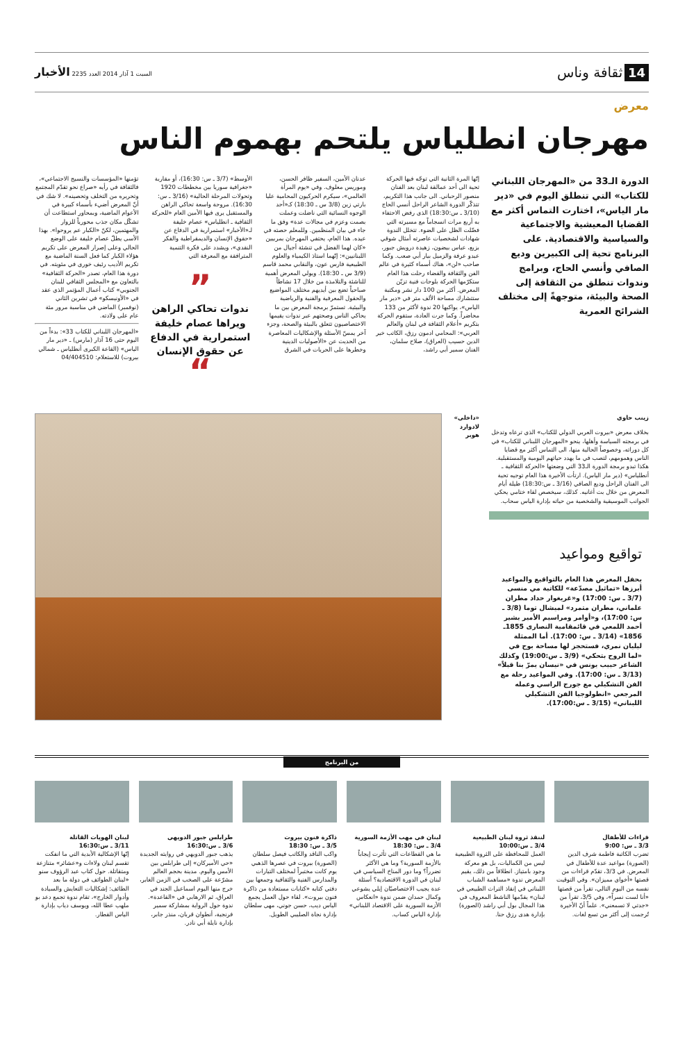14 ثقافة وناس
السبت 1 آذار 2014 العدد 2235 الأخبار
معرض
مهرجان انطلياس يلتحم بهموم الناس
الدورة الـ33 من «المهرجان اللبناني للكتاب» التي تنطلق اليوم في «دير مار الياس»، اختارت التماس أكثر مع القضايا المعيشية والاجتماعية والسياسية والاقتصادية. على البرنامج تحية إلى الكبيرين وديع الصافي وأنسي الحاج، وبرامج وندوات تنطلق من الثقافة إلى الصحة والبيئة، متوجهةً إلى مختلف الشرائح العمرية
إنّها المرة الثانية التي توجّه فيها الحركة تحية الى أحد عمالقة لبنان بعد الفنان منصور الرحباني. الى جانب هذا التكريم، تتذكّر الدورة الشاعر الراحل أنسي الحاج (3/10 ـ س:18:30) الذي رفض الاحتفاء به أربع مرات انسجاماً مع مسيرته التي فضّلت الظل على الضوء. تتخلل الندوة شهادات لشخصيات عاصرته أمثال شوقي بزيع، عباس بيضون، زهيدة درويش جبور، عبدو عرفة والزميل بيار أبي صعب. وكما صاحب «لن»، هناك أسماء كثيرة في عالم الفن والثقافة والقضاء رحلت هذا العام ستكرّمها الحركة بلوحات فنية تزيّن المعرض. أكثر من 100 دار نشر ومكتبة ستتشارك مساحة الألف متر في «دير مار الياس»، يواكبها 20 ندوة لأكثر من 133 محاضراً. وكما جرت العادة، ستقوم الحركة بتكريم «أعلام الثقافة في لبنان والعالم العربي»: المحامي ادمون رزق، الكاتب خير الدين حسيب (العراق)، صلاح سلمان، الفنان سمير أبي راشد،
عدنان الأمين، السفير ظافر الحسن، وموريس معلوف. وفي «يوم المرأة العالمي»، سيكرم الحركيون المحامية عليا بارتي زين (3/8 س ـ 18:30) كـ«أحد الوجوه النسائية التي ناضلت وعملت بصمت وعزم في مجالات عدة» وفق ما جاء في بيان المنظمين. وللمعلم حصته في عيده. هذا العام، يحتفي المهرجان بمربيين «كان لهما الفضل في تنشئة أجيال من اللبنانيين»: إنّهما استاذ الكيمياء والعلوم الطبيعية فارس عون، والنقابي محمد قاسم (3/9 س ـ 18:30). ويولي المعرض أهمية للناشئة والتلامذة من خلال 17 نشاطاً صباحياً تضع بين أيديهم مختلف المواضيع والحقول المعرفية والفنية والرياضية والبيئية. تستمرّ برمجة المعرض بين ما يحاكي الناس وصحتهم عبر ندوات يقيمها الاختصاصيون تتعلق بالبيئة والصحة، وجزء آخر يمسّ الأسئلة والإشكاليات المعاصرة من الحديث عن «الأصوليات الدينية وخطرها على الحريات في الشرق
الأوسط» (3/7 ـ س: 16:30)، أو مقاربة «جغرافية سوريا بين مخططات 1920 وتحولات المرحلة الحالية» (3/16 ـ س: 16:30). مروحة واسعة تحاكي الراهن والمستقبل يرى فيها الأمين العام «للحركة الثقافية ـ انطلياس» عصام خليفة لـ«الأخبار» استمرارية في الدفاع عن «حقوق الإنسان والديمقراطية والفكر النقدي»، ويشدد على فكرة التنمية المترافقة مع المعرفة التي
”
ندوات تحاكي الراهن ويراها عصام خليفة استمرارية في الدفاع عن حقوق الإنسان
“
تؤمنها «المؤسسات والنسيج الاجتماعي»، فالثقافة في رأيه «صراع نحو تقدّم المجتمع وتحريره من التخلف وتحصينه». لا شك في أنّ المعرض أضيء بأسماء كبيرة في الأعوام الماضية، وبمحاور استطاعت أن تشكّل مكان جذب محورياً للزوار والمهتمين، لكنّ «الكبار عم يروحوا». بهذا الأسى يطلّ عصام خليفة على الوضع الحالي وعلى إصرار المعرض على تكريم هؤلاء الكبار كما فعل السنة الماضية مع تكريم الأديب رئيف خوري في مئويته. في دورة هذا العام، تصدر «الحركة الثقافية» بالتعاون مع «المجلس الثقافي للبنان الجنوبي» كتاب أعمال المؤتمر الذي عقد في «الأونيسكو» في تشرين الثاني (نوفمبر) الماضي في مناسبة مرور مئة عام على ولادته.
«المهرجان اللبناني للكتاب 33»: بدءاً من اليوم حتى 16 آذار (مارس) ـ «دير مار الياس» (القاعة الكبرى أنطلياس ـ شمالي بيروت) للاستعلام: 04/404510
زينب حاوي
بخلاف معرض «بيروت العربي الدولي للكتاب» الذي ترعاه وتدخل في برمجته السياسة وأهلها، ينحو «المهرجان اللبناني للكتاب» في كل دوراته، وخصوصاً الحالية منها، الى التماس أكثر مع قضايا الناس وهمومهم، لتصب في ما يهدد حياتهم اليومية والمستقبلية. هكذا تبدو برمجة الدورة الـ33 التي وضعتها «الحركة الثقافية ـ أنطلياس» (دير مار الياس). ارتأت الأخيرة هذا العام توجيه تحية الى الفنان الراحل وديع الصافي (3/16 ـ س:18:30) طيلة أيام المعرض من خلال بث أغانيه. كذلك، سيخصص لقاء ختامي يحكي الجوانب الموسيقية والشخصية من حياته بإدارة الياس سحاب.
تواقيع ومواعيد
يحفل المعرض هذا العام بالتواقيع والمواعيد أبرزها «تماثيل مصدّعة» للكاتبة مي منسى (3/7 ـ س: 17:00) و«غريغوار حداد مطران علماني، مطران متمرد» لميشال توما (3/8 ـ س: 17:00)، و«أوامر ومراسيم الأمير بشير أحمد اللمعي في قائمقامية النصارى 1855ـ 1856» (3/14 ـ س: 17:00). أما الممثلة ليليان نمري، فستحجز لها مساحة بوح في «لما الروح بتحكي» (3/9 ـ س:19:00) وكذلك الشاعر حبيب يونس في «نيسان يمرّ بنا قبلاً» (3/13 ـ س: 17:00). وفي المواعيد رحلة مع الفن التشكيلي مع جورج الراسي وعمله المرجعي «انطولوجيا الفن التشكيلي اللبناني» (3/15 ـ س:17:00).
«داخلي» لادوارد هوبر
من البرنامج
قراءات للأطفال
3/3 ـ س: 9:00
تضرب الكاتبة فاطمة شرف الدين (الصورة) مواعيد عدة للأطفال في المعرض. في 3/3، تقدّم قراءات من قصتها «أخواي مميزان». وفي التوقيت نفسه من اليوم التالي، تقرأ من قصتها «أنا لست نسراً»، وفي 3/5، تقرأ من «جدتي لا تسمعني». علماً أنّ الأخيرة تُرجمت إلى أكثر من تسع لغات.
لننقذ ثروة لبنان الطبيعية
3/4 ـ س:10:00
العمل للمحافظة على الثروة الطبيعية ليس من الكماليات، بل هو معركة وجود بامتياز. انطلاقاً من ذلك، يقيم المعرض ندوة «مساهمة الشباب اللبناني في إنقاذ التراث الطبيعي في لبنان» يقدّمها الناشط المعروف في هذا المجال بول أبي راشد (الصورة) بإدارة هدى رزق حنا.
لبنان في مهب الأزمة السورية
3/4 ـ س: 18:30
ما هي القطاعات التي تأثرت إيجاباً بالأزمة السورية؟ وما هي الأكثر تضرراً؟ وما دور المناخ السياسي في لبنان في الدورة الاقتصادية؟ أسئلة عدة يجيب الاختصاصيّان إيلي يشوعي وكمال حمدان ضمن ندوة «انعكاس الأزمة السورية على الاقتصاد اللبناني» بإدارة الياس كساب.
ذاكرة فنون بيروت
3/5 ـ س: 18:30
واكب الناقد والكاتب فيصل سلطان (الصورة) بيروت في عصرها الذهبي يوم كانت مختبراً لمختلف التيارات والمدارس الفنية والثقافية وجمعها بين دفتي كتابه «كتابات مستعادة من ذاكرة فنون بيروت». لقاء حول العمل يجمع الياس ديب، حسن جوني، مهى سلطان بإدارة نجاة الصليبي الطويل.
طرابلس جبور الدويهي
3/6 ـ س:16:30
يذهب جبور الدويهي في روايته الجديدة «حي الأميركان» إلى طرابلس بين الأمس واليوم. مدينة بحجم العالم مشرّعة على الصخب في الزمن الغابر، خرج منها اليوم اسماعيل الجند في العراق، ثم الارهابي في «القاعدة». ندوة حول الرواية بمشاركة سمير فرنجية، أنطوان قربان، منذر جابر، بإدارة نايلة أبي نادر.
لبنان الهويات القاتلة
3/11 ـ س:16:30
إنّها الإشكالية الأبدية التي ما انفكت تقسم لبنان ولاءات و«عشائر» متنازعة ومتقاتلة. حول كتاب عبد الرؤوف سنو «لبنان الطوائف في دولة ما بعد الطائف: إشكاليات التعايش والسيادة وأدوار الخارج»، تقام ندوة تجمع دعد بو ملهب عطا الله، ويوسف دياب بإدارة الياس القطار.